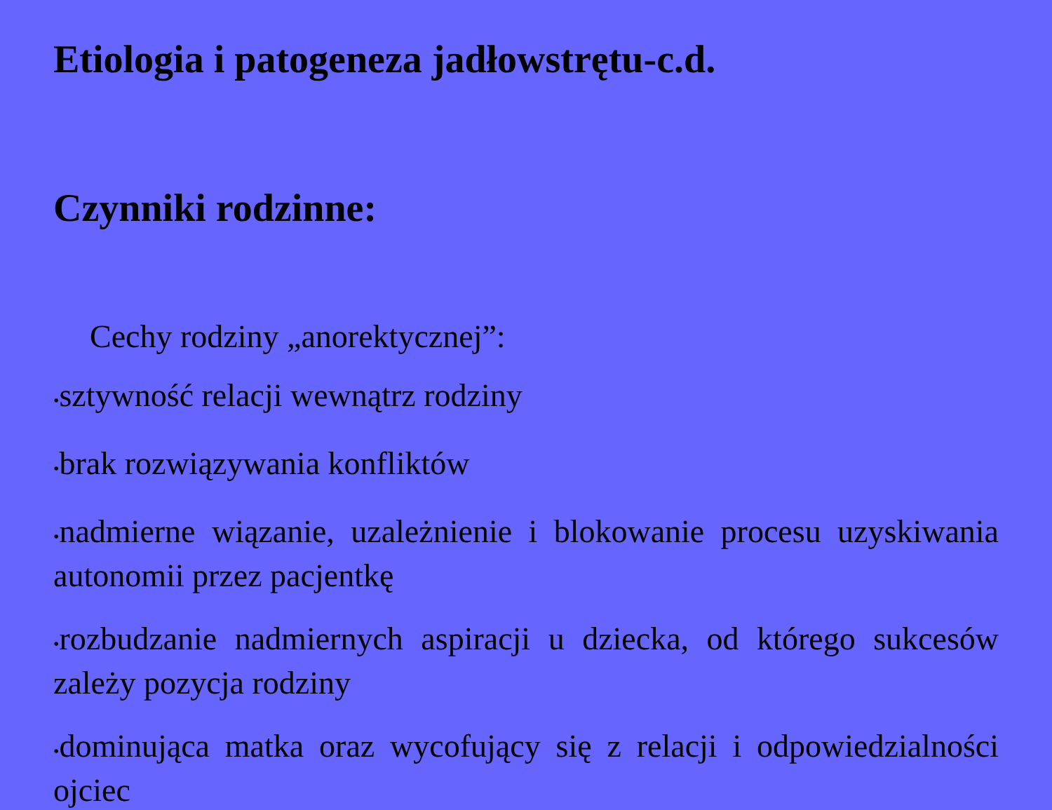Etiologia i patogeneza jadłowstrętu-c.d.
Czynniki rodzinne:
Cechy rodziny „anorektycznej”:
•sztywność relacji wewnątrz rodziny
•brak rozwiązywania konfliktów
•nadmierne wiązanie, uzależnienie i blokowanie procesu uzyskiwania autonomii przez pacjentkę
•rozbudzanie nadmiernych aspiracji u dziecka, od którego sukcesów zależy pozycja rodziny
•dominująca matka oraz wycofujący się z relacji i odpowiedzialności ojciec